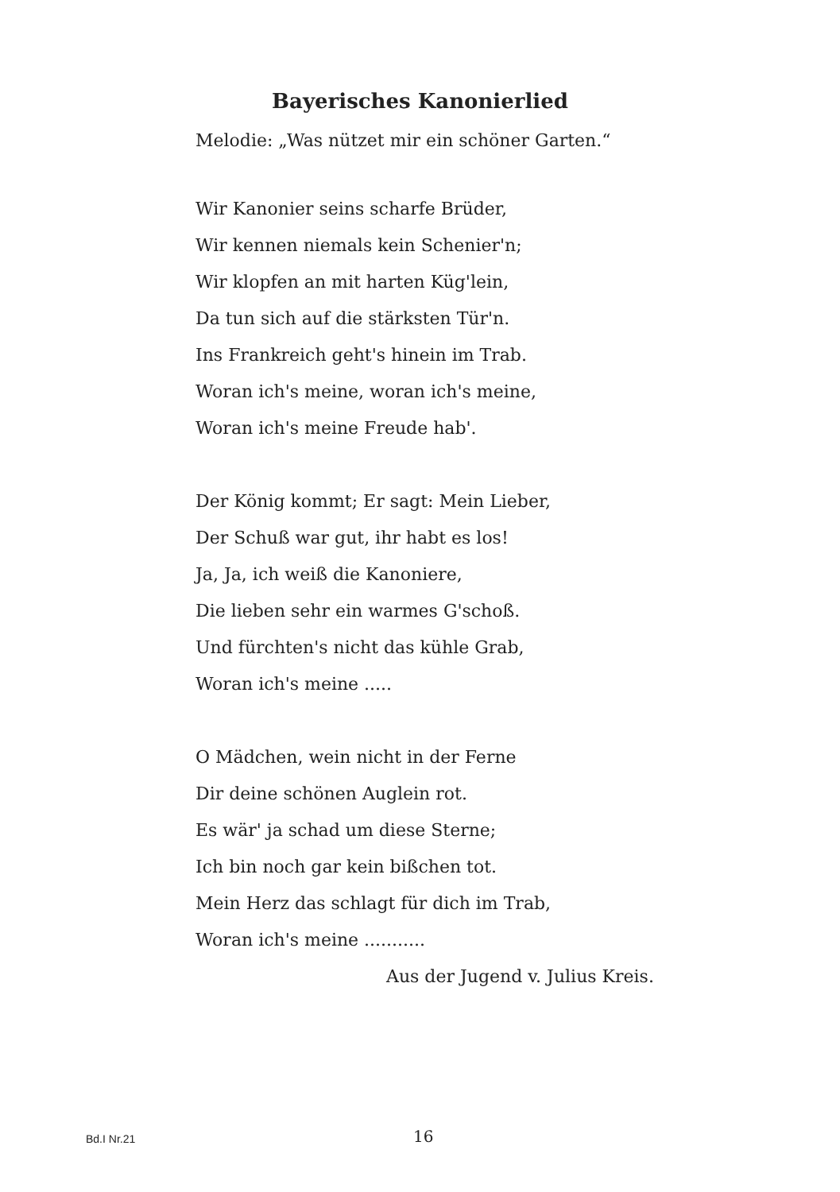Bayerisches Kanonierlied
Melodie: „Was nützet mir ein schöner Garten.“
Wir Kanonier seins scharfe Brüder,
Wir kennen niemals kein Schenier'n;
Wir klopfen an mit harten Küg'lein,
Da tun sich auf die stärksten Tür'n.
Ins Frankreich geht's hinein im Trab.
Woran ich's meine, woran ich's meine,
Woran ich's meine Freude hab'.
Der König kommt; Er sagt: Mein Lieber,
Der Schuß war gut, ihr habt es los!
Ja, Ja, ich weiß die Kanoniere,
Die lieben sehr ein warmes G'schoß.
Und fürchten's nicht das kühle Grab,
Woran ich's meine .....
O Mädchen, wein nicht in der Ferne
Dir deine schönen Auglein rot.
Es wär' ja schad um diese Sterne;
Ich bin noch gar kein bißchen tot.
Mein Herz das schlagt für dich im Trab,
Woran ich's meine ...........
Aus der Jugend v. Julius Kreis.
Bd.I Nr.21 16